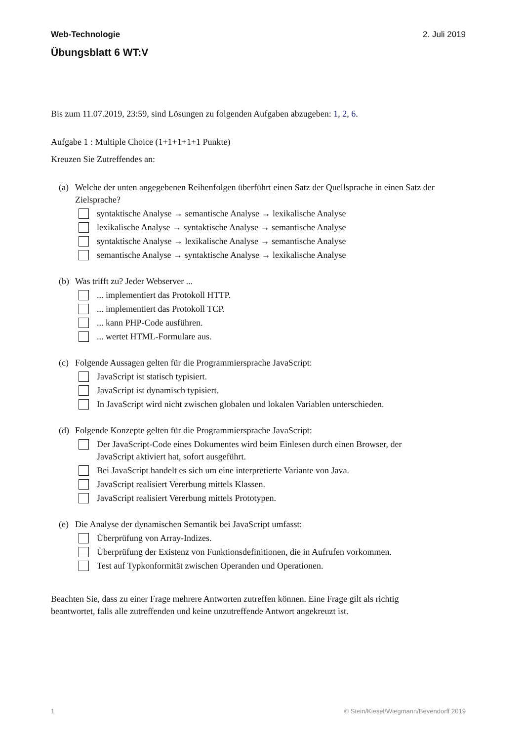Web-Technologie 2. Juli 2019
Übungsblatt 6 WT:V
Bis zum 11.07.2019, 23:59, sind Lösungen zu folgenden Aufgaben abzugeben: 1, 2, 6.
Aufgabe 1 : Multiple Choice (1+1+1+1+1 Punkte)
Kreuzen Sie Zutreffendes an:
(a) Welche der unten angegebenen Reihenfolgen überführt einen Satz der Quellsprache in einen Satz der Zielsprache?
syntaktische Analyse → semantische Analyse → lexikalische Analyse
lexikalische Analyse → syntaktische Analyse → semantische Analyse
syntaktische Analyse → lexikalische Analyse → semantische Analyse
semantische Analyse → syntaktische Analyse → lexikalische Analyse
(b) Was trifft zu? Jeder Webserver ...
... implementiert das Protokoll HTTP.
... implementiert das Protokoll TCP.
... kann PHP-Code ausführen.
... wertet HTML-Formulare aus.
(c) Folgende Aussagen gelten für die Programmiersprache JavaScript:
JavaScript ist statisch typisiert.
JavaScript ist dynamisch typisiert.
In JavaScript wird nicht zwischen globalen und lokalen Variablen unterschieden.
(d) Folgende Konzepte gelten für die Programmiersprache JavaScript:
Der JavaScript-Code eines Dokumentes wird beim Einlesen durch einen Browser, der JavaScript aktiviert hat, sofort ausgeführt.
Bei JavaScript handelt es sich um eine interpretierte Variante von Java.
JavaScript realisiert Vererbung mittels Klassen.
JavaScript realisiert Vererbung mittels Prototypen.
(e) Die Analyse der dynamischen Semantik bei JavaScript umfasst:
Überprüfung von Array-Indizes.
Überprüfung der Existenz von Funktionsdefinitionen, die in Aufrufen vorkommen.
Test auf Typkonformität zwischen Operanden und Operationen.
Beachten Sie, dass zu einer Frage mehrere Antworten zutreffen können. Eine Frage gilt als richtig beantwortet, falls alle zutreffenden und keine unzutreffende Antwort angekreuzt ist.
1 © Stein/Kiesel/Wiegmann/Bevendorff 2019